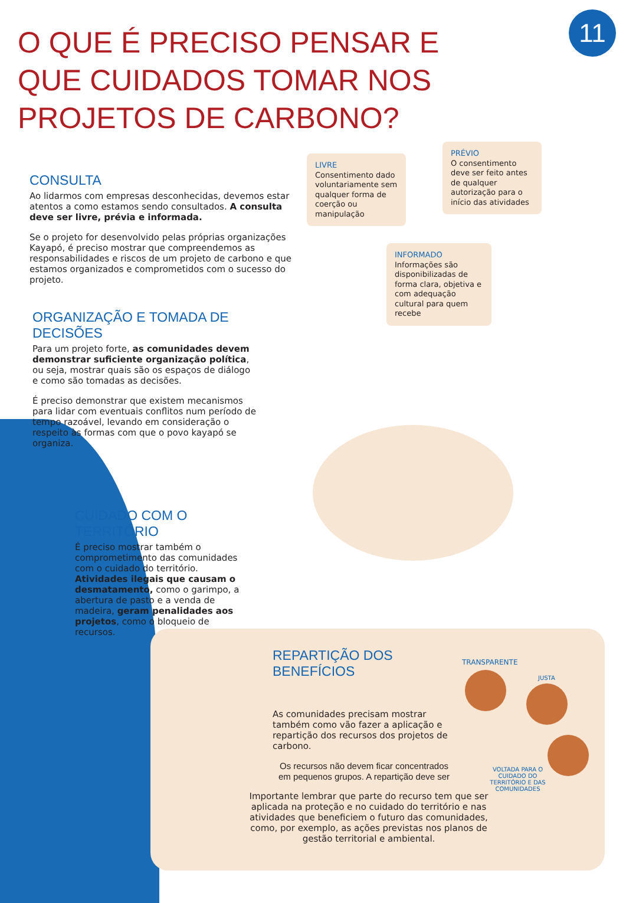11
O QUE É PRECISO PENSAR E QUE CUIDADOS TOMAR NOS PROJETOS DE CARBONO?
CONSULTA
Ao lidarmos com empresas desconhecidas, devemos estar atentos a como estamos sendo consultados. A consulta deve ser livre, prévia e informada.
Se o projeto for desenvolvido pelas próprias organizações Kayapó, é preciso mostrar que compreendemos as responsabilidades e riscos de um projeto de carbono e que estamos organizados e comprometidos com o sucesso do projeto.
LIVRE
Consentimento dado voluntariamente sem qualquer forma de coerção ou manipulação
PRÉVIO
O consentimento deve ser feito antes de qualquer autorização para o início das atividades
INFORMADO
Informações são disponibilizadas de forma clara, objetiva e com adequação cultural para quem recebe
ORGANIZAÇÃO E TOMADA DE DECISÕES
Para um projeto forte, as comunidades devem demonstrar suficiente organização política, ou seja, mostrar quais são os espaços de diálogo e como são tomadas as decisões.
É preciso demonstrar que existem mecanismos para lidar com eventuais conflitos num período de tempo razoável, levando em consideração o respeito às formas com que o povo kayapó se organiza.
CUIDADO COM O TERRITÓRIO
É preciso mostrar também o comprometimento das comunidades com o cuidado do território. Atividades ilegais que causam o desmatamento, como o garimpo, a abertura de pasto e a venda de madeira, geram penalidades aos projetos, como o bloqueio de recursos.
REPARTIÇÃO DOS BENEFÍCIOS
As comunidades precisam mostrar também como vão fazer a aplicação e repartição dos recursos dos projetos de carbono.
Os recursos não devem ficar concentrados em pequenos grupos. A repartição deve ser
TRANSPARENTE
JUSTA
VOLTADA PARA O CUIDADO DO TERRITÓRIO E DAS COMUNIDADES
Importante lembrar que parte do recurso tem que ser aplicada na proteção e no cuidado do território e nas atividades que beneficiem o futuro das comunidades, como, por exemplo, as ações previstas nos planos de gestão territorial e ambiental.